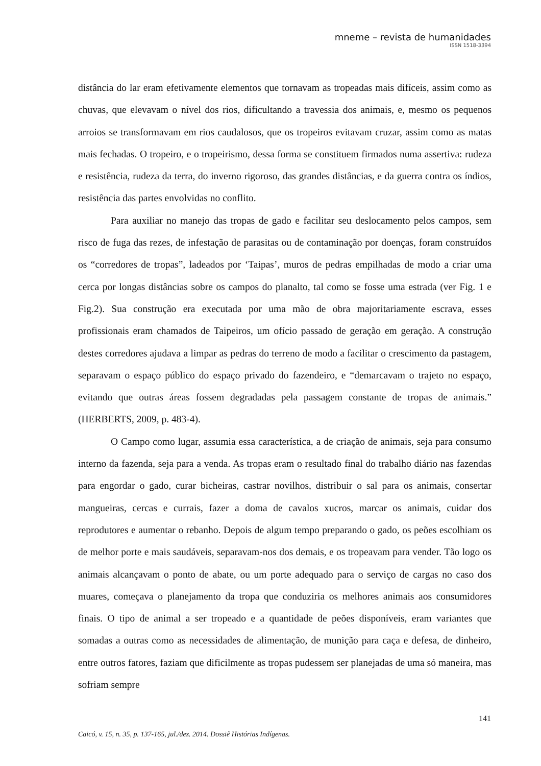mneme – revista de humanidades
ISSN 1518-3394
distância do lar eram efetivamente elementos que tornavam as tropeadas mais difíceis, assim como as chuvas, que elevavam o nível dos rios, dificultando a travessia dos animais, e, mesmo os pequenos arroios se transformavam em rios caudalosos, que os tropeiros evitavam cruzar, assim como as matas mais fechadas. O tropeiro, e o tropeirismo, dessa forma se constituem firmados numa assertiva: rudeza e resistência, rudeza da terra, do inverno rigoroso, das grandes distâncias, e da guerra contra os índios, resistência das partes envolvidas no conflito.
Para auxiliar no manejo das tropas de gado e facilitar seu deslocamento pelos campos, sem risco de fuga das rezes, de infestação de parasitas ou de contaminação por doenças, foram construídos os “corredores de tropas”, ladeados por ‘Taipas’, muros de pedras empilhadas de modo a criar uma cerca por longas distâncias sobre os campos do planalto, tal como se fosse uma estrada (ver Fig. 1 e Fig.2). Sua construção era executada por uma mão de obra majoritariamente escrava, esses profissionais eram chamados de Taipeiros, um ofício passado de geração em geração. A construção destes corredores ajudava a limpar as pedras do terreno de modo a facilitar o crescimento da pastagem, separavam o espaço público do espaço privado do fazendeiro, e “demarcavam o trajeto no espaço, evitando que outras áreas fossem degradadas pela passagem constante de tropas de animais.” (HERBERTS, 2009, p. 483-4).
O Campo como lugar, assumia essa característica, a de criação de animais, seja para consumo interno da fazenda, seja para a venda. As tropas eram o resultado final do trabalho diário nas fazendas para engordar o gado, curar bicheiras, castrar novilhos, distribuir o sal para os animais, consertar mangueiras, cercas e currais, fazer a doma de cavalos xucros, marcar os animais, cuidar dos reprodutores e aumentar o rebanho. Depois de algum tempo preparando o gado, os peões escolhiam os de melhor porte e mais saudáveis, separavam-nos dos demais, e os tropeavam para vender. Tão logo os animais alcançavam o ponto de abate, ou um porte adequado para o serviço de cargas no caso dos muares, começava o planejamento da tropa que conduziria os melhores animais aos consumidores finais. O tipo de animal a ser tropeado e a quantidade de peões disponíveis, eram variantes que somadas a outras como as necessidades de alimentação, de munição para caça e defesa, de dinheiro, entre outros fatores, faziam que dificilmente as tropas pudessem ser planejadas de uma só maneira, mas sofriam sempre
141
Caicó, v. 15, n. 35, p. 137-165, jul./dez. 2014. Dossiê Histórias Indígenas.